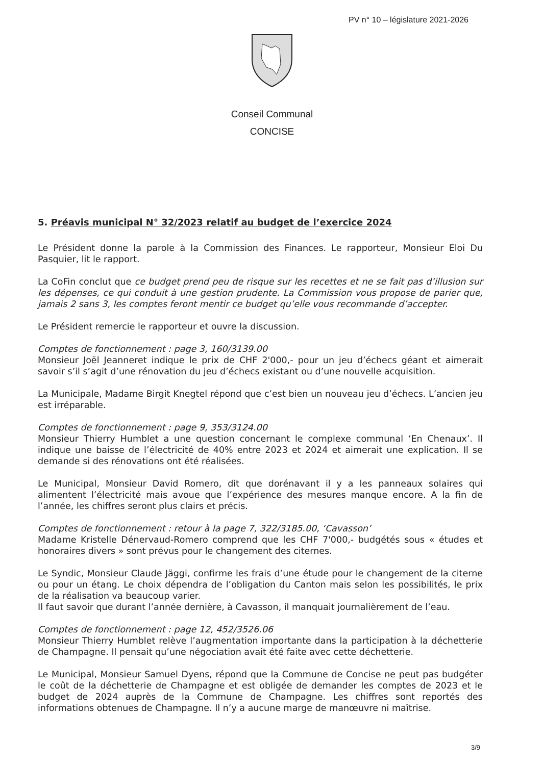PV n° 10 – législature 2021-2026
Conseil Communal
CONCISE
5. Préavis municipal N° 32/2023 relatif au budget de l’exercice 2024
Le Président donne la parole à la Commission des Finances. Le rapporteur, Monsieur Eloi Du Pasquier, lit le rapport.
La CoFin conclut que ce budget prend peu de risque sur les recettes et ne se fait pas d’illusion sur les dépenses, ce qui conduit à une gestion prudente. La Commission vous propose de parier que, jamais 2 sans 3, les comptes feront mentir ce budget qu’elle vous recommande d’accepter.
Le Président remercie le rapporteur et ouvre la discussion.
Comptes de fonctionnement : page 3, 160/3139.00
Monsieur Joël Jeanneret indique le prix de CHF 2'000,- pour un jeu d’échecs géant et aimerait savoir s’il s’agit d’une rénovation du jeu d’échecs existant ou d’une nouvelle acquisition.
La Municipale, Madame Birgit Knegtel répond que c’est bien un nouveau jeu d’échecs. L’ancien jeu est irréparable.
Comptes de fonctionnement : page 9, 353/3124.00
Monsieur Thierry Humblet a une question concernant le complexe communal ‘En Chenaux’. Il indique une baisse de l’électricité de 40% entre 2023 et 2024 et aimerait une explication. Il se demande si des rénovations ont été réalisées.
Le Municipal, Monsieur David Romero, dit que dorénavant il y a les panneaux solaires qui alimentent l’électricité mais avoue que l’expérience des mesures manque encore. A la fin de l’année, les chiffres seront plus clairs et précis.
Comptes de fonctionnement : retour à la page 7, 322/3185.00, ‘Cavasson’
Madame Kristelle Dénervaud-Romero comprend que les CHF 7'000,- budgétés sous « études et honoraires divers » sont prévus pour le changement des citernes.
Le Syndic, Monsieur Claude Jäggi, confirme les frais d’une étude pour le changement de la citerne ou pour un étang. Le choix dépendra de l’obligation du Canton mais selon les possibilités, le prix de la réalisation va beaucoup varier.
Il faut savoir que durant l’année dernière, à Cavasson, il manquait journalièrement de l’eau.
Comptes de fonctionnement : page 12, 452/3526.06
Monsieur Thierry Humblet relève l’augmentation importante dans la participation à la déchetterie de Champagne. Il pensait qu’une négociation avait été faite avec cette déchetterie.
Le Municipal, Monsieur Samuel Dyens, répond que la Commune de Concise ne peut pas budgéter le coût de la déchetterie de Champagne et est obligée de demander les comptes de 2023 et le budget de 2024 auprès de la Commune de Champagne. Les chiffres sont reportés des informations obtenues de Champagne. Il n’y a aucune marge de manœuvre ni maîtrise.
3/9